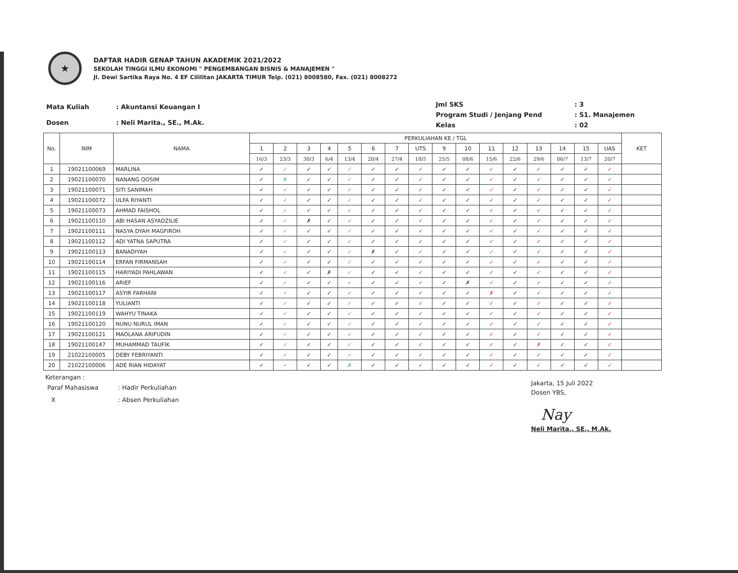★
DAFTAR HADIR GENAP TAHUN AKADEMIK 2021/2022
SEKOLAH TINGGI ILMU EKONOMI " PENGEMBANGAN BISNIS & MANAJEMEN "
Jl. Dewi Sartika Raya No. 4 EF Cililitan JAKARTA TIMUR Telp. (021) 8008580, Fax. (021) 8008272
| Mata Kuliah | : Akuntansi Keuangan I |
| Dosen | : Neli Marita., SE., M.Ak. |
| Jml SKS | : 3 |
| Program Studi / Jenjang Pend | : S1. Manajemen |
| Kelas | : 02 |
| No. | NIM | NAMA | PERKULIAHAN KE / TGL | | | | | | | | | | | | | | | | KET |
| --- | --- | --- | --- | --- | --- | --- | --- | --- | --- | --- | --- | --- | --- | --- | --- | --- | --- | --- | --- |
| | | | 1 | 2 | 3 | 4 | 5 | 6 | 7 | UTS | 9 | 10 | 11 | 12 | 13 | 14 | 15 | UAS | |
| | | | 16/3 | 23/3 | 30/3 | 6/4 | 13/4 | 20/4 | 27/4 | 18/5 | 25/5 | 08/6 | 15/6 | 22/6 | 29/6 | 06/7 | 13/7 | 20/7 | |
| 1 | 19021100069 | MARLINA | ✓ | ✓ | ✓ | ✓ | ✓ | ✓ | ✓ | ✓ | ✓ | ✓ | ✓ | ✓ | ✓ | ✓ | ✓ | ✓ | |
| 2 | 19021100070 | NANANG QOSIM | ✓ | ✗ | ✓ | ✓ | ✓ | ✓ | ✓ | ✓ | ✓ | ✓ | ✓ | ✓ | ✓ | ✓ | ✓ | ✓ | |
| 3 | 19021100071 | SITI SANIMAH | ✓ | ✓ | ✓ | ✓ | ✓ | ✓ | ✓ | ✓ | ✓ | ✓ | ✓ | ✓ | ✓ | ✓ | ✓ | ✓ | |
| 4 | 19021100072 | ULFA RIYANTI | ✓ | ✓ | ✓ | ✓ | ✓ | ✓ | ✓ | ✓ | ✓ | ✓ | ✓ | ✓ | ✓ | ✓ | ✓ | ✓ | |
| 5 | 19021100073 | AHMAD FAISHOL | ✓ | ✓ | ✓ | ✓ | ✓ | ✓ | ✓ | ✓ | ✓ | ✓ | ✓ | ✓ | ✓ | ✓ | ✓ | ✓ | |
| 6 | 19021100110 | ABI HASAN ASYADZILIE | ✓ | ✓ | ✗ | ✓ | ✓ | ✓ | ✓ | ✓ | ✓ | ✓ | ✓ | ✓ | ✓ | ✓ | ✓ | ✓ | |
| 7 | 19021100111 | NASYA DYAH MAGFIROH | ✓ | ✓ | ✓ | ✓ | ✓ | ✓ | ✓ | ✓ | ✓ | ✓ | ✓ | ✓ | ✓ | ✓ | ✓ | ✓ | |
| 8 | 19021100112 | ADI YATNA SAPUTRA | ✓ | ✓ | ✓ | ✓ | ✓ | ✓ | ✓ | ✓ | ✓ | ✓ | ✓ | ✓ | ✓ | ✓ | ✓ | ✓ | |
| 9 | 19021100113 | BANADIYAH | ✓ | ✓ | ✓ | ✓ | ✓ | ✗ | ✓ | ✓ | ✓ | ✓ | ✓ | ✓ | ✓ | ✓ | ✓ | ✓ | |
| 10 | 19021100114 | ERFAN FIRMANSAH | ✓ | ✓ | ✓ | ✓ | ✓ | ✓ | ✓ | ✓ | ✓ | ✓ | ✓ | ✓ | ✓ | ✓ | ✓ | ✓ | |
| 11 | 19021100115 | HARIYADI PAHLAWAN | ✓ | ✓ | ✓ | ✗ | ✓ | ✓ | ✓ | ✓ | ✓ | ✓ | ✓ | ✓ | ✓ | ✓ | ✓ | ✓ | |
| 12 | 19021100116 | ARIEF | ✓ | ✓ | ✓ | ✓ | ✓ | ✓ | ✓ | ✓ | ✓ | ✗ | ✓ | ✓ | ✓ | ✓ | ✓ | ✓ | |
| 13 | 19021100117 | ASYIR FARHANI | ✓ | ✓ | ✓ | ✓ | ✓ | ✓ | ✓ | ✓ | ✓ | ✓ | ✗ | ✓ | ✓ | ✓ | ✓ | ✓ | |
| 14 | 19021100118 | YULIANTI | ✓ | ✓ | ✓ | ✓ | ✓ | ✓ | ✓ | ✓ | ✓ | ✓ | ✓ | ✓ | ✓ | ✓ | ✓ | ✓ | |
| 15 | 19021100119 | WAHYU TINAKA | ✓ | ✓ | ✓ | ✓ | ✓ | ✓ | ✓ | ✓ | ✓ | ✓ | ✓ | ✓ | ✓ | ✓ | ✓ | ✓ | |
| 16 | 19021100120 | NUNU NURUL IMAN | ✓ | ✓ | ✓ | ✓ | ✓ | ✓ | ✓ | ✓ | ✓ | ✓ | ✓ | ✓ | ✓ | ✓ | ✓ | ✓ | |
| 17 | 19021100121 | MAOLANA ARIFUDIN | ✓ | ✓ | ✓ | ✓ | ✓ | ✓ | ✓ | ✓ | ✓ | ✓ | ✓ | ✓ | ✓ | ✓ | ✓ | ✓ | |
| 18 | 19021100147 | MUHAMMAD TAUFIK | ✓ | ✓ | ✓ | ✓ | ✓ | ✓ | ✓ | ✓ | ✓ | ✓ | ✓ | ✓ | ✗ | ✓ | ✓ | ✓ | |
| 19 | 21022100005 | DEBY FEBRIYANTI | ✓ | ✓ | ✓ | ✓ | ✓ | ✓ | ✓ | ✓ | ✓ | ✓ | ✓ | ✓ | ✓ | ✓ | ✓ | ✓ | |
| 20 | 21022100006 | ADE RIAN HIDAYAT | ✓ | ✓ | ✓ | ✓ | ✗ | ✓ | ✓ | ✓ | ✓ | ✓ | ✓ | ✓ | ✓ | ✓ | ✓ | ✓ | |
Keterangan :
| Paraf Mahasiswa | : Hadir Perkuliahan |
| X | : Absen Perkuliahan |
Jakarta, 15 Juli 2022
Dosen YBS,
Nay
Neli Marita., SE., M.Ak.